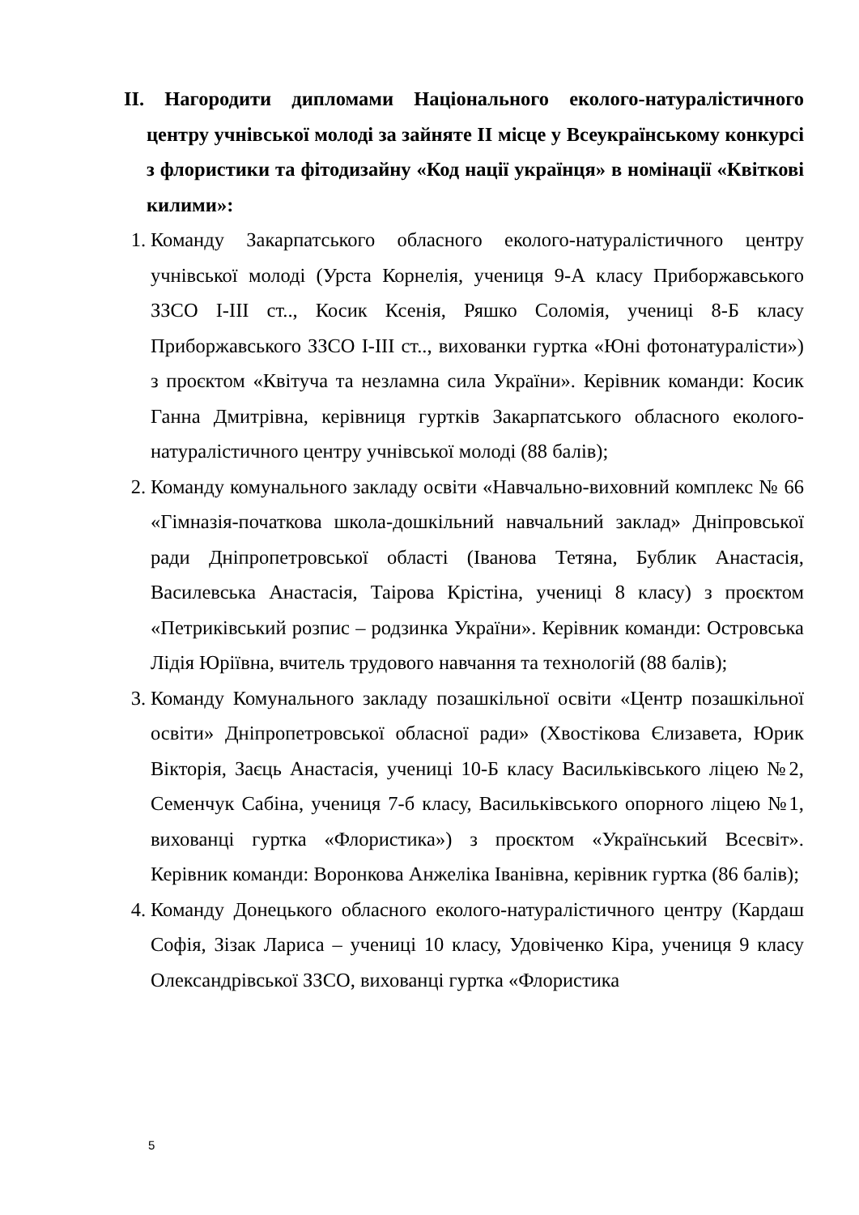ІІ. Нагородити дипломами Національного еколого-натуралістичного центру учнівської молоді за зайняте ІІ місце у Всеукраїнському конкурсі з флористики та фітодизайну «Код нації українця» в номінації «Квіткові килими»:
1. Команду Закарпатського обласного еколого-натуралістичного центру учнівської молоді (Урста Корнелія, учениця 9-А класу Приборжавського ЗЗСО І-ІІІ ст.., Косик Ксенія, Ряшко Соломія, учениці 8-Б класу Приборжавського ЗЗСО І-ІІІ ст.., вихованки гуртка «Юні фотонатуралісти») з проєктом «Квітуча та незламна сила України». Керівник команди: Косик Ганна Дмитрівна, керівниця гуртків Закарпатського обласного еколого-натуралістичного центру учнівської молоді (88 балів);
2. Команду комунального закладу освіти «Навчально-виховний комплекс № 66 «Гімназія-початкова школа-дошкільний навчальний заклад» Дніпровської ради Дніпропетровської області (Іванова Тетяна, Бублик Анастасія, Василевська Анастасія, Таірова Крістіна, учениці 8 класу) з проєктом «Петриківський розпис – родзинка України». Керівник команди: Островська Лідія Юріївна, вчитель трудового навчання та технологій (88 балів);
3. Команду Комунального закладу позашкільної освіти «Центр позашкільної освіти» Дніпропетровської обласної ради» (Хвостікова Єлизавета, Юрик Вікторія, Заєць Анастасія, учениці 10-Б класу Васильківського ліцею №2, Семенчук Сабіна, учениця 7-б класу, Васильківського опорного ліцею №1, вихованці гуртка «Флористика») з проєктом «Український Всесвіт». Керівник команди: Воронкова Анжеліка Іванівна, керівник гуртка (86 балів);
4. Команду Донецького обласного еколого-натуралістичного центру (Кардаш Софія, Зізак Лариса – учениці 10 класу, Удовіченко Кіра, учениця 9 класу Олександрівської ЗЗСО, вихованці гуртка «Флористика
5